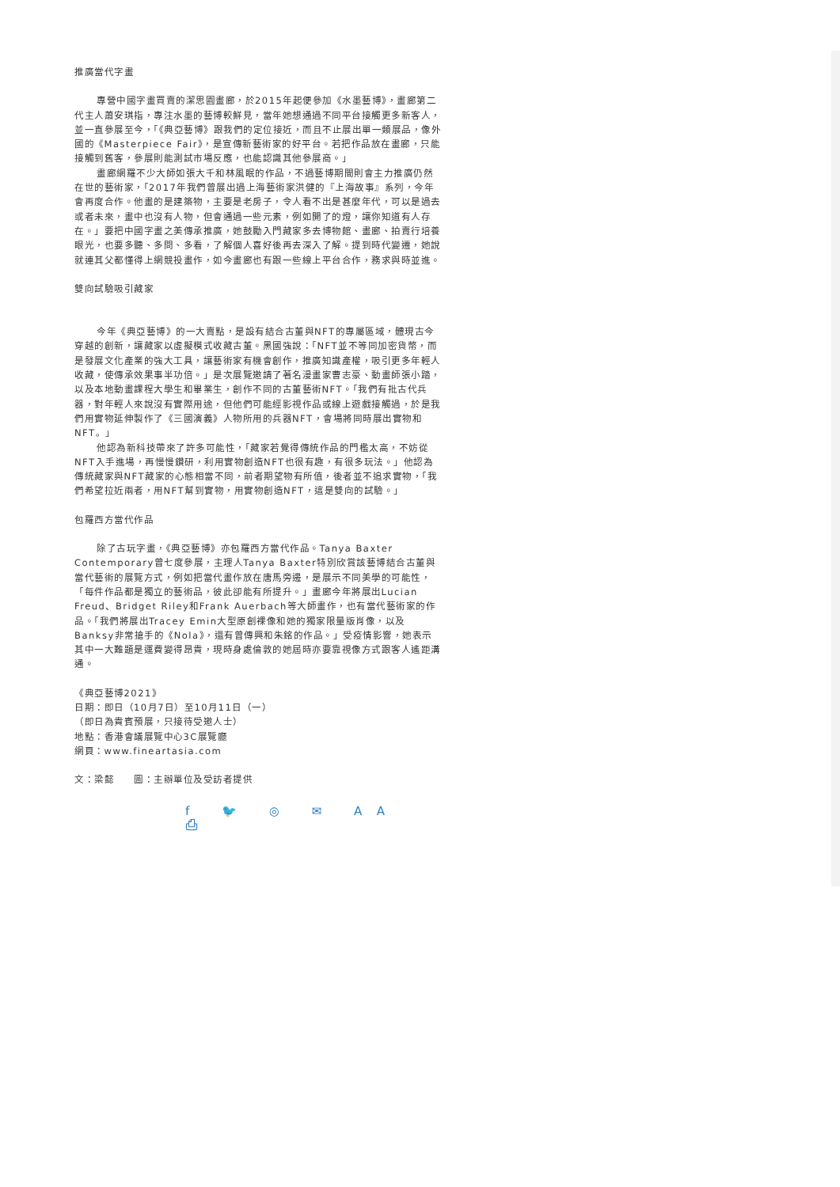推廣當代字畫
專營中國字畫買賣的潔思園畫廊，於2015年起便參加《水墨藝博》，畫廊第二代主人蕭安琪指，專注水墨的藝博較鮮見，當年她想通過不同平台接觸更多新客人，並一直參展至今，「《典亞藝博》跟我們的定位接近，而且不止展出單一類展品，像外國的《Masterpiece Fair》，是宣傳新藝術家的好平台。若把作品放在畫廊，只能接觸到舊客，參展則能測試市場反應，也能認識其他參展商。」
畫廊網羅不少大師如張大千和林風眠的作品，不過藝博期間則會主力推廣仍然在世的藝術家，「2017年我們曾展出過上海藝術家洪健的『上海故事』系列，今年會再度合作。他畫的是建築物，主要是老房子，令人看不出是甚麼年代，可以是過去或者未來，畫中也沒有人物，但會通過一些元素，例如開了的燈，讓你知道有人存在。」要把中國字畫之美傳承推廣，她鼓勵入門藏家多去博物館、畫廊、拍賣行培養眼光，也要多聽、多問、多看，了解個人喜好後再去深入了解。提到時代變遷，她說就連其父都懂得上網競投畫作，如今畫廊也有跟一些線上平台合作，務求與時並進。
雙向試驗吸引藏家
今年《典亞藝博》的一大賣點，是設有結合古董與NFT的專屬區域，體現古今穿越的創新，讓藏家以虛擬模式收藏古董。黑國強說：「NFT並不等同加密貨幣，而是發展文化產業的強大工具，讓藝術家有機會創作，推廣知識產權，吸引更多年輕人收藏，使傳承效果事半功倍。」是次展覽邀請了著名漫畫家曹志豪、動畫師張小踏，以及本地動畫課程大學生和畢業生，創作不同的古董藝術NFT。「我們有批古代兵器，對年輕人來說沒有實際用途，但他們可能經影視作品或線上遊戲接觸過，於是我們用實物延伸製作了《三國演義》人物所用的兵器NFT，會場將同時展出實物和NFT。」
他認為新科技帶來了許多可能性，「藏家若覺得傳統作品的門檻太高，不妨從NFT入手進場，再慢慢鑽研，利用實物創造NFT也很有趣，有很多玩法。」他認為傳統藏家與NFT藏家的心態相當不同，前者期望物有所值，後者並不追求實物，「我們希望拉近兩者，用NFT幫到實物，用實物創造NFT，這是雙向的試驗。」
包羅西方當代作品
除了古玩字畫，《典亞藝博》亦包羅西方當代作品。Tanya Baxter Contemporary曾七度參展，主理人Tanya Baxter特別欣賞該藝博結合古董與當代藝術的展覽方式，例如把當代畫作放在唐馬旁邊，是展示不同美學的可能性，「每件作品都是獨立的藝術品，彼此卻能有所提升。」畫廊今年將展出Lucian Freud、Bridget Riley和Frank Auerbach等大師畫作，也有當代藝術家的作品。「我們將展出Tracey Emin大型原創裸像和她的獨家限量版肖像，以及Banksy非常搶手的《Nola》，還有曾傳興和朱銘的作品。」受疫情影響，她表示其中一大難題是運費變得昂貴，現時身處倫敦的她屆時亦要靠視像方式跟客人遙距溝通。
《典亞藝博2021》
日期：即日（10月7日）至10月11日（一）
（即日為貴賓預展，只接待受邀人士）
地點：香港會議展覽中心3C展覽廳
網頁：www.fineartasia.com
文：梁懿　　圖：主辦單位及受訪者提供
f 🐦 ◎ ✉ AA ⎙